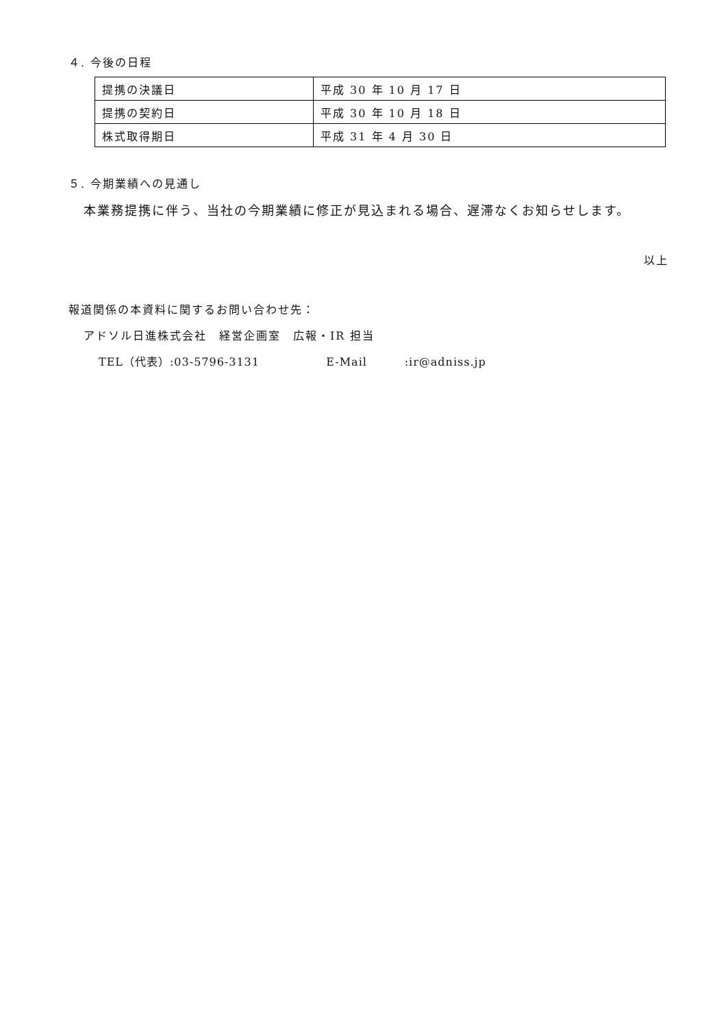４. 今後の日程
| 提携の決議日 | 平成 30 年 10 月 17 日 |
| 提携の契約日 | 平成 30 年 10 月 18 日 |
| 株式取得期日 | 平成 31 年 4 月 30 日 |
５. 今期業績への見通し
本業務提携に伴う、当社の今期業績に修正が見込まれる場合、遅滞なくお知らせします。
以上
報道関係の本資料に関するお問い合わせ先：
アドソル日進株式会社　経営企画室　広報・IR 担当
TEL（代表）:03-5796-3131 E-Mail :ir@adniss.jp